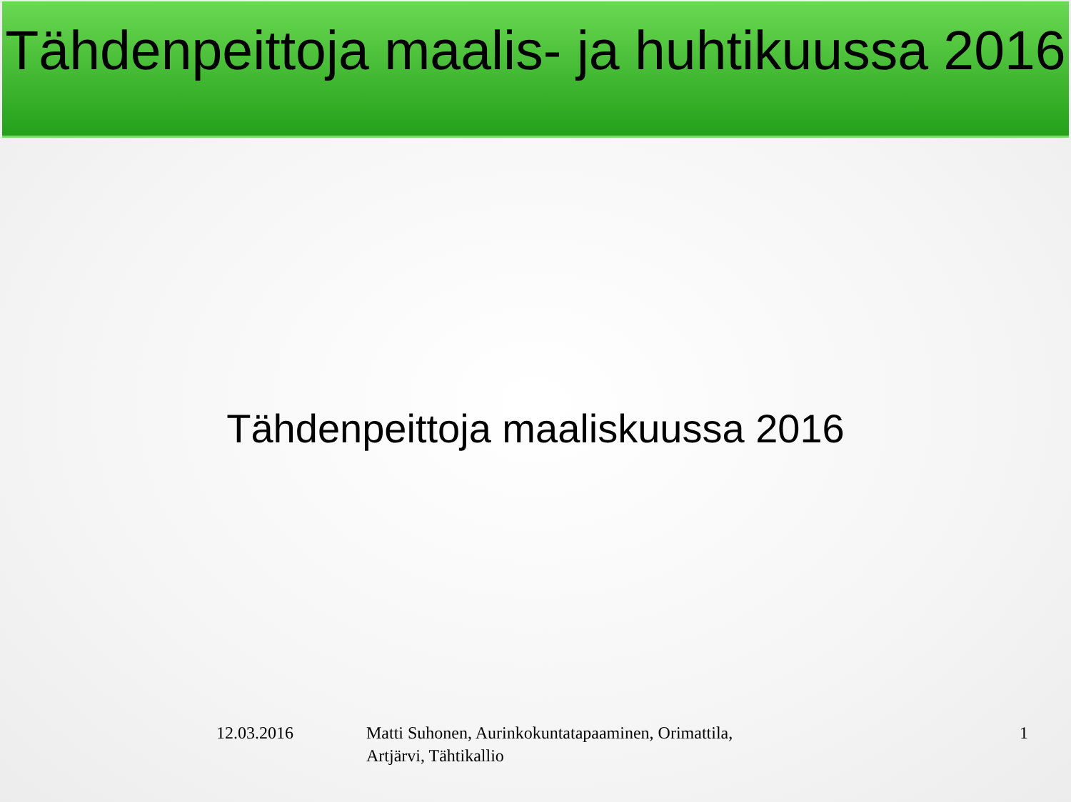Tähdenpeittoja maalis- ja huhtikuussa 2016
Tähdenpeittoja maaliskuussa 2016
12.03.2016 Matti Suhonen, Aurinkokuntatapaaminen, Orimattila, Artjärvi, Tähtikallio
1